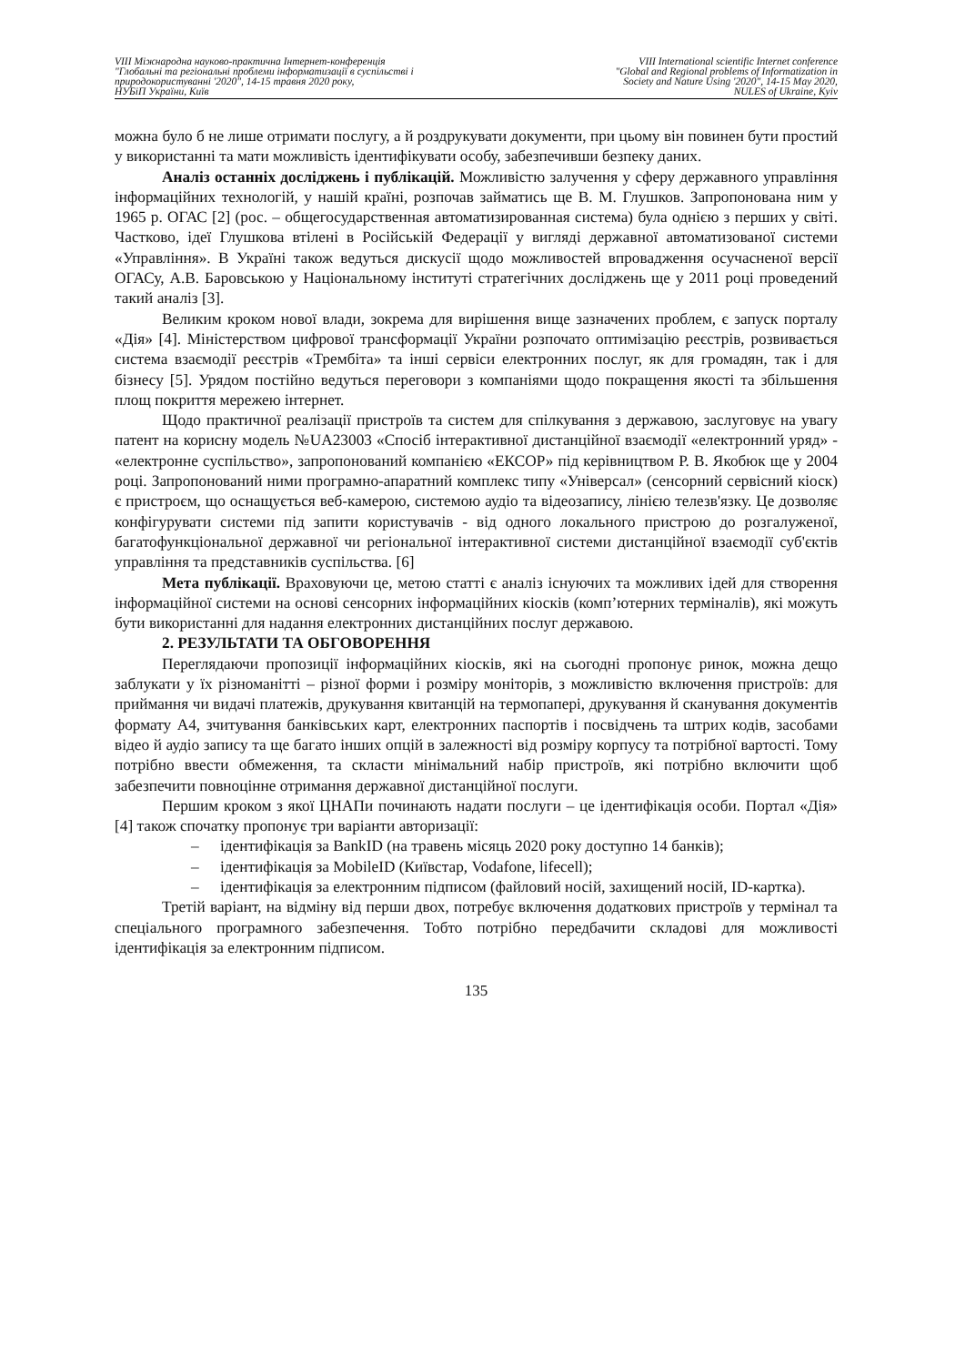VIII Міжнародна науково-практична Інтернет-конференція
"Глобальні та регіональні проблеми інформатизації в суспільстві і
природокористуванні '2020", 14-15 травня 2020 року,
НУБіП України, Київ
VIII International scientific Internet conference
"Global and Regional problems of Informatization in
Society and Nature Using '2020", 14-15 May 2020,
NULES of Ukraine, Kyiv
можна було б не лише отримати послугу, а й роздрукувати документи, при цьому він повинен бути простий у використанні та мати можливість ідентифікувати особу, забезпечивши безпеку даних.
Аналіз останніх досліджень і публікацій. Можливістю залучення у сферу державного управління інформаційних технологій, у нашій країні, розпочав займатись ще В. М. Глушков. Запропонована ним у 1965 р. ОГАС [2] (рос. – общегосударственная автоматизированная система) була однією з перших у світі. Частково, ідеї Глушкова втілені в Російській Федерації у вигляді державної автоматизованої системи «Управління». В Україні також ведуться дискусії щодо можливостей впровадження осучасненої версії ОГАСу, А.В. Баровською у Національному інституті стратегічних досліджень ще у 2011 році проведений такий аналіз [3].
Великим кроком нової влади, зокрема для вирішення вище зазначених проблем, є запуск порталу «Дія» [4]. Міністерством цифрової трансформації України розпочато оптимізацію реєстрів, розвивається система взаємодії реєстрів «Трембіта» та інші сервіси електронних послуг, як для громадян, так і для бізнесу [5]. Урядом постійно ведуться переговори з компаніями щодо покращення якості та збільшення площ покриття мережею інтернет.
Щодо практичної реалізації пристроїв та систем для спілкування з державою, заслуговує на увагу патент на корисну модель №UA23003 «Спосіб інтерактивної дистанційної взаємодії «електронний уряд» - «електронне суспільство», запропонований компанією «ЕКСОР» під керівництвом Р. В. Якобюк ще у 2004 році. Запропонований ними програмно-апаратний комплекс типу «Універсал» (сенсорний сервісний кіоск) є пристроєм, що оснащується веб-камерою, системою аудіо та відеозапису, лінією телезв'язку. Це дозволяє конфігурувати системи під запити користувачів - від одного локального пристрою до розгалуженої, багатофункціональної державної чи регіональної інтерактивної системи дистанційної взаємодії суб'єктів управління та представників суспільства. [6]
Мета публікації. Враховуючи це, метою статті є аналіз існуючих та можливих ідей для створення інформаційної системи на основі сенсорних інформаційних кіосків (комп’ютерних терміналів), які можуть бути використанні для надання електронних дистанційних послуг державою.
2. РЕЗУЛЬТАТИ ТА ОБГОВОРЕННЯ
Переглядаючи пропозиції інформаційних кіосків, які на сьогодні пропонує ринок, можна дещо заблукати у їх різноманітті – різної форми і розміру моніторів, з можливістю включення пристроїв: для приймання чи видачі платежів, друкування квитанцій на термопапері, друкування й сканування документів формату А4, зчитування банківських карт, електронних паспортів і посвідчень та штрих кодів, засобами відео й аудіо запису та ще багато інших опцій в залежності від розміру корпусу та потрібної вартості. Тому потрібно ввести обмеження, та скласти мінімальний набір пристроїв, які потрібно включити щоб забезпечити повноцінне отримання державної дистанційної послуги.
Першим кроком з якої ЦНАПи починають надати послуги – це ідентифікація особи. Портал «Дія» [4] також спочатку пропонує три варіанти авторизації:
– ідентифікація за BankID (на травень місяць 2020 року доступно 14 банків);
– ідентифікація за MobileID (Київстар, Vodafone, lifecell);
– ідентифікація за електронним підписом (файловий носій, захищений носій, ID-картка).
Третій варіант, на відміну від перши двох, потребує включення додаткових пристроїв у термінал та спеціального програмного забезпечення. Тобто потрібно передбачити складові для можливості ідентифікація за електронним підписом.
135